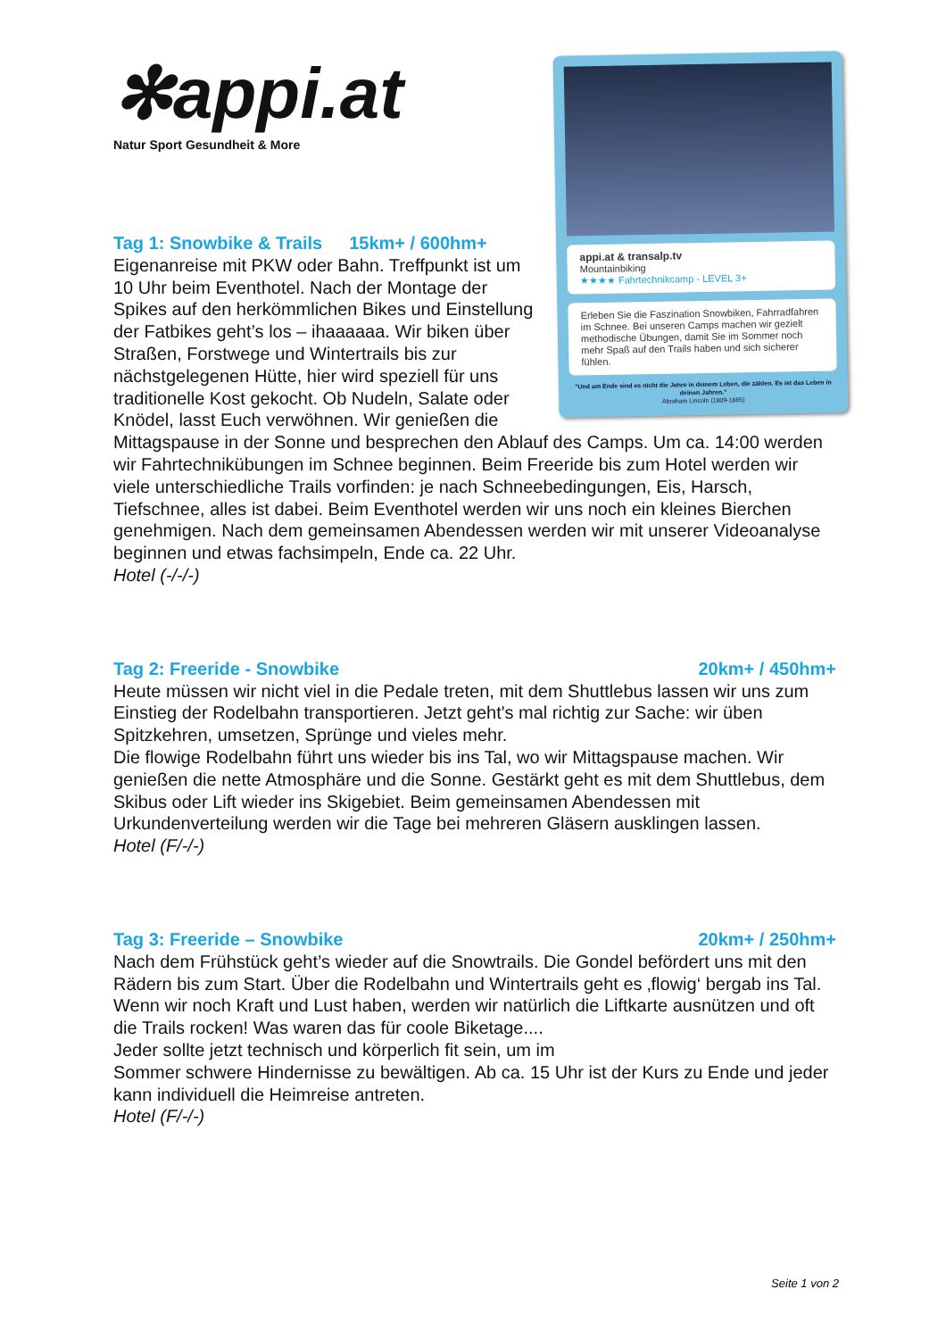appi.at & transalp.tv
Mountainbiking
★★★★ Fahrtechnikcamp - LEVEL 3+
Erleben Sie die Faszination Snowbiken, Fahrradfahren im Schnee. Bei unseren Camps machen wir gezielt methodische Übungen, damit Sie im Sommer noch mehr Spaß auf den Trails haben und sich sicherer fühlen.
"Und am Ende sind es nicht die Jahre in deinem Leben, die zählen. Es ist das Leben in deinen Jahren."
Abraham Lincoln (1809-1865)
✻appi.at
Natur Sport Gesundheit & More
Tag 1: Snowbike & Trails 15km+ / 600hm+
Eigenanreise mit PKW oder Bahn. Treffpunkt ist um 10 Uhr beim Eventhotel. Nach der Montage der Spikes auf den herkömmlichen Bikes und Einstellung der Fatbikes geht’s los – ihaaaaaa. Wir biken über Straßen, Forstwege und Wintertrails bis zur nächstgelegenen Hütte, hier wird speziell für uns traditionelle Kost gekocht. Ob Nudeln, Salate oder Knödel, lasst Euch verwöhnen. Wir genießen die Mittagspause in der Sonne und besprechen den Ablauf des Camps. Um ca. 14:00 werden wir Fahrtechnikübungen im Schnee beginnen. Beim Freeride bis zum Hotel werden wir viele unterschiedliche Trails vorfinden: je nach Schneebedingungen, Eis, Harsch, Tiefschnee, alles ist dabei. Beim Eventhotel werden wir uns noch ein kleines Bierchen genehmigen. Nach dem gemeinsamen Abendessen werden wir mit unserer Videoanalyse beginnen und etwas fachsimpeln, Ende ca. 22 Uhr.
Hotel (-/-/-)
Tag 2: Freeride - Snowbike 20km+ / 450hm+
Heute müssen wir nicht viel in die Pedale treten, mit dem Shuttlebus lassen wir uns zum Einstieg der Rodelbahn transportieren. Jetzt geht's mal richtig zur Sache: wir üben Spitzkehren, umsetzen, Sprünge und vieles mehr.
Die flowige Rodelbahn führt uns wieder bis ins Tal, wo wir Mittagspause machen. Wir genießen die nette Atmosphäre und die Sonne. Gestärkt geht es mit dem Shuttlebus, dem Skibus oder Lift wieder ins Skigebiet. Beim gemeinsamen Abendessen mit Urkundenverteilung werden wir die Tage bei mehreren Gläsern ausklingen lassen.
Hotel (F/-/-)
Tag 3: Freeride – Snowbike 20km+ / 250hm+
Nach dem Frühstück geht’s wieder auf die Snowtrails. Die Gondel befördert uns mit den Rädern bis zum Start. Über die Rodelbahn und Wintertrails geht es ‚flowig‘ bergab ins Tal. Wenn wir noch Kraft und Lust haben, werden wir natürlich die Liftkarte ausnützen und oft die Trails rocken! Was waren das für coole Biketage....
Jeder sollte jetzt technisch und körperlich fit sein, um im
Sommer schwere Hindernisse zu bewältigen. Ab ca. 15 Uhr ist der Kurs zu Ende und jeder kann individuell die Heimreise antreten.
Hotel (F/-/-)
Seite 1 von 2